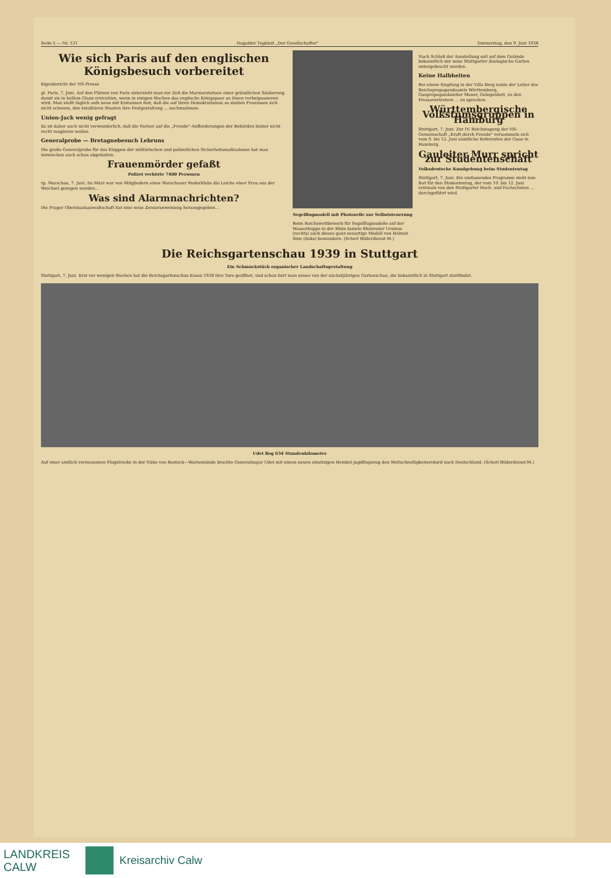Seite 5 — Nr. 131 Nagolder Tagblatt „Der Gesellschafter" Donnerstag, den 9. Juni 1938
Wie sich Paris auf den englischen Königsbesuch vorbereitet
Eigenbericht der NS-Presse
gl. Paris, 7. Juni. Auf den Plätzen von Paris unterzieht man zur Zeit die Marmorstatuen einer gründlichen Säuberung, damit sie in hellem Glanz erstrahlen, wenn in einigen Wochen das englische Königspaar an ihnen vorbeipassieren wird. Man stellt täglich aufs neue mit Erstaunen fest, daß die auf ihren Demokratismus so stolzen Franzosen sich nicht scheuen, den totalitären Staaten ihre Festgestaltung ... nachzuahmen.
Union-Jack wenig gefragt
Es ist daher auch nicht verwunderlich, daß die Pariser auf die „Freude"-Aufforderungen der Behörden bisher nicht recht reagieren wollen.
Generalprobe — Bretagnebesuch Lebruns
Die große Generalprobe für das Klappen der militärischen und polizeilichen Sicherheitsmaßnahmen hat man inzwischen auch schon abgehalten.
Frauenmörder gefaßt
Polizei verhörte 7400 Personen
rp. Warschau, 7. Juni. Im März war von Mitgliedern eines Warschauer Ruderklubs die Leiche einer Frau aus der Weichsel gezogen worden...
Was sind Alarmnachrichten?
Die Prager Oberstaatsanwaltschaft hat eine neue Zensuranweisung herausgegeben...
Segelflugmodell mit Photozelle zur Selbststeuerung
Beim Reichswettbewerb für Segelflugmodelle auf der Wasserkuppe in der Rhön konnte Rhönvater Ursinus (rechts) auch dieses ganz neuartige Modell von Helmut Sinn (links) bewundern. (Scherl Bilderdienst-M.)
Nach Schluß der Ausstellung soll auf dem Gelände bekanntlich der neue Stuttgarter Zoologische Garten untergebracht werden.
Keine Halbheiten
Bei einem Empfang in der Villa Berg nahm der Leiter des Reichspropagandaamts Württemberg, Gaupropagandaleiter Mauer, Gelegenheit, zu den Pressevertretern ... zu sprechen.
Württembergische Volkstumsgruppen in Hamburg
Stuttgart, 7. Juni. Zur IV. Reichstagung der NS-Gemeinschaft „Kraft durch Freude" versammeln sich vom 9. bis 12. Juni sämtliche Referenten der Gaue in Hamburg.
Gauleiter Murr spricht zur Studentenschaft
Volksdeutsche Kundgebung beim Studententag
Stuttgart, 7. Juni. Ein umfassendes Programm steht nun fest für den Studententag, der vom 10. bis 12. Juni erstmals von den Stuttgarter Hoch- und Fachschulen ... durchgeführt wird.
Die Reichsgartenschau 1939 in Stuttgart
Ein Schmuckstück organischer Landschaftsgestaltung
Stuttgart, 7. Juni. Erst vor wenigen Wochen hat die Reichsgartenschau Essen 1938 ihre Tore geöffnet, und schon hört man neues von der nächstjährigen Gartenschau, die bekanntlich in Stuttgart stattfindet.
Udet flog 634 Stundenkilometer
Auf einer amtlich vermessenen Flugstrecke in der Nähe von Rostock—Warnemünde brachte Generalmajor Udet mit einem neuen einsitzigen Heinkel-Jagdflugzeug den Weltschnelligkeitsrekord nach Deutschland. (Scherl Bilderdienst-M.)
LANDKREIS
CALW
Kreisarchiv Calw